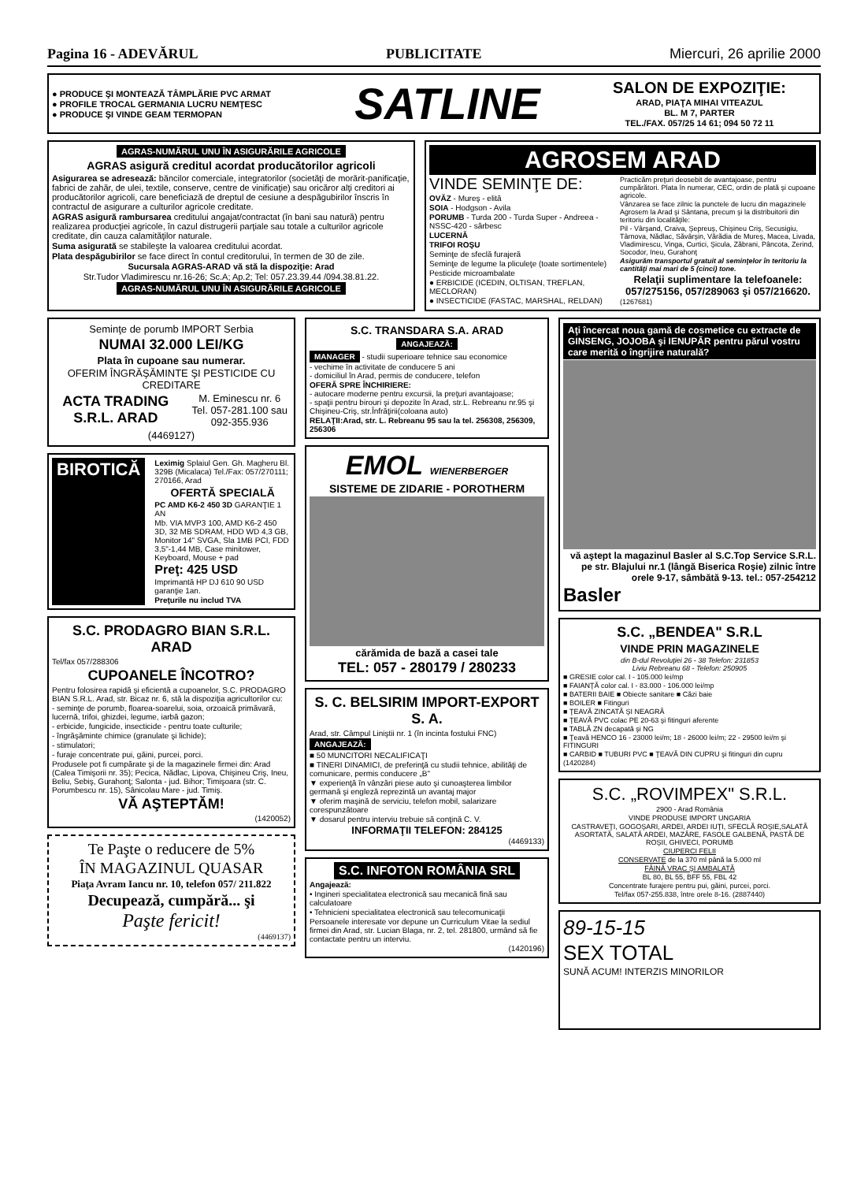Pagina 16 - ADEVĂRUL PUBLICITATE Miercuri, 26 aprilie 2000
● PRODUCE ŞI MONTEAZĂ TÂMPLĂRIE PVC ARMAT
● PROFILE TROCAL GERMANIA LUCRU NEMŢESC
● PRODUCE ŞI VINDE GEAM TERMOPAN
SATLINE
SALON DE EXPOZIŢIE:
ARAD, PIAŢA MIHAI VITEAZUL
BL. M 7, PARTER
TEL./FAX. 057/25 14 61; 094 50 72 11
AGRAS-NUMĂRUL UNU ÎN ASIGURĂRILE AGRICOLE
AGRAS asigură creditul acordat producătorilor agricoli
Asigurarea se adresează: băncilor comerciale, integratorilor (societăţi de morărit-panificaţie, fabrici de zahăr, de ulei, textile, conserve, centre de vinificaţie) sau oricăror alţi creditori ai producătorilor agricoli, care beneficiază de dreptul de cesiune a despăgubirilor înscris în contractul de asigurare a culturilor agricole creditate.
AGRAS asigură rambursarea creditului angajat/contractat (în bani sau natură) pentru realizarea producţiei agricole, în cazul distrugerii parţiale sau totale a culturilor agricole creditate, din cauza calamităţilor naturale.
Suma asigurată se stabileşte la valoarea creditului acordat.
Plata despăgubirilor se face direct în contul creditorului, în termen de 30 de zile.
Sucursala AGRAS-ARAD vă stă la dispoziţie: Arad
Str.Tudor Vladimirescu nr.16-26; Sc.A; Ap.2; Tel: 057.23.39.44 /094.38.81.22.
AGRAS-NUMĂRUL UNU ÎN ASIGURĂRILE AGRICOLE
AGROSEM ARAD
VINDE SEMINŢE DE:
OVĂZ - Mureş - elită
SOIA - Hodgson - Avila
PORUMB - Turda 200 - Turda Super - Andreea - NSSC-420 - sârbesc
LUCERNĂ
TRIFOI ROŞU
Seminţe de sfeclă furajeră
Seminţe de legume la pliculeţe (toate sortimentele)
Pesticide microambalate
● ERBICIDE (ICEDIN, OLTISAN, TREFLAN, MECLORAN)
● INSECTICIDE (FASTAC, MARSHAL, RELDAN)
Practicăm preţuri deosebit de avantajoase, pentru cumpărători. Plata în numerar, CEC, ordin de plată şi cupoane agricole.
Vânzarea se face zilnic la punctele de lucru din magazinele Agrosem la Arad şi Sântana, precum şi la distribuitorii din teritoriu din localităţile:
Pil - Vârşand, Craiva, Şepreuş, Chişineu Criş, Secusigiu, Târnova, Nădlac, Săvârşin, Vărădia de Mureş, Macea, Livada, Vladimirescu, Vinga, Curtici, Şicula, Zăbrani, Pâncota, Zerind, Socodor, Ineu, Gurahonţ
Asigurăm transportul gratuit al seminţelor în teritoriu la cantităţi mai mari de 5 (cinci) tone.
Relaţii suplimentare la telefoanele: 057/275156, 057/289063 şi 057/216620.
(1267681)
Seminţe de porumb IMPORT Serbia
NUMAI 32.000 LEI/KG
Plata în cupoane sau numerar.
OFERIM ÎNGRĂŞĂMINTE ŞI PESTICIDE CU CREDITARE
ACTA TRADING S.R.L. ARAD
M. Eminescu nr. 6
Tel. 057-281.100 sau 092-355.936
(4469127)
BIROTICĂ
Leximig Splaiul Gen. Gh. Magheru Bl. 329B (Micalaca) Tel./Fax: 057/270111; 270166, Arad
OFERTĂ SPECIALĂ
PC AMD K6-2 450 3D GARANŢIE 1 AN
Mb. VIA MVP3 100, AMD K6-2 450 3D, 32 MB SDRAM, HDD WD 4,3 GB, Monitor 14" SVGA, Sla 1MB PCI, FDD 3,5"-1,44 MB, Case minitower, Keyboard, Mouse + pad
Preţ: 425 USD
Imprimantă HP DJ 610 90 USD garanţie 1an.
Preţurile nu includ TVA
S.C. PRODAGRO BIAN S.R.L. ARAD
Tel/fax 057/288306
CUPOANELE ÎNCOTRO?
Pentru folosirea rapidă şi eficientă a cupoanelor, S.C. PRODAGRO BIAN S.R.L. Arad, str. Bicaz nr. 6, stă la dispoziţia agricultorilor cu:
- seminţe de porumb, floarea-soarelui, soia, orzoaică primăvară, lucernă, trifoi, ghizdei, legume, iarbă gazon;
- erbicide, fungicide, insecticide - pentru toate culturile;
- îngrăşăminte chimice (granulate şi lichide);
- stimulatori;
- furaje concentrate pui, găini, purcei, porci.
Produsele pot fi cumpărate şi de la magazinele firmei din: Arad (Calea Timişorii nr. 35); Pecica, Nădlac, Lipova, Chişineu Criş, Ineu, Beliu, Sebiş, Gurahonţ; Salonta - jud. Bihor; Timişoara (str. C. Porumbescu nr. 15), Sânicolau Mare - jud. Timiş.
VĂ AŞTEPTĂM!
(1420052)
Te Paşte o reducere de 5%
ÎN MAGAZINUL QUASAR
Piaţa Avram Iancu nr. 10, telefon 057/ 211.822
Decupează, cumpără... şi
Paşte fericit!
(4469137)
S.C. TRANSDARA S.A. ARAD
ANGAJEAZĂ:
MANAGER - studii superioare tehnice sau economice
- vechime în activitate de conducere 5 ani
- domiciliul în Arad, permis de conducere, telefon
OFERĂ SPRE ÎNCHIRIERE:
- autocare moderne pentru excursii, la preţuri avantajoase;
- spaţii pentru birouri şi depozite în Arad, str.L. Rebreanu nr.95 şi Chişineu-Criş, str.Înfrăţirii(coloana auto)
RELAŢII:Arad, str. L. Rebreanu 95 sau la tel. 256308, 256309, 256306
EMOL WIENERBERGER
SISTEME DE ZIDARIE - POROTHERM
cărămida de bază a casei tale
TEL: 057 - 280179 / 280233
S. C. BELSIRIM IMPORT-EXPORT S. A.
Arad, str. Câmpul Liniştii nr. 1 (în incinta fostului FNC)
ANGAJEAZĂ:
■ 50 MUNCITORI NECALIFICAŢI
■ TINERI DINAMICI, de preferinţă cu studii tehnice, abilităţi de comunicare, permis conducere „B"
▼ experienţă în vânzări piese auto şi cunoaşterea limbilor germană şi engleză reprezintă un avantaj major
▼ oferim maşină de serviciu, telefon mobil, salarizare corespunzătoare
▼ dosarul pentru interviu trebuie să conţină C. V.
INFORMAŢII TELEFON: 284125
(4469133)
S.C. INFOTON ROMÂNIA SRL
Angajează:
• Ingineri specialitatea electronică sau mecanică fină sau calculatoare
• Tehnicieni specialitatea electronică sau telecomunicaţii
Persoanele interesate vor depune un Curriculum Vitae la sediul firmei din Arad, str. Lucian Blaga, nr. 2, tel. 281800, urmând să fie contactate pentru un interviu.
(1420196)
Aţi încercat noua gamă de cosmetice cu extracte de GINSENG, JOJOBA şi IENUPĂR pentru părul vostru care merită o îngrijire naturală?
vă aştept la magazinul Basler al S.C.Top Service S.R.L. pe str. Blajului nr.1 (lângă Biserica Roşie) zilnic între orele 9-17, sâmbătă 9-13. tel.: 057-254212
Basler
S.C. „BENDEA" S.R.L
VINDE PRIN MAGAZINELE
din B-dul Revoluţiei 26 - 38 Telefon: 231853
Liviu Rebreanu 68 - Telefon: 250905
■ GRESIE color cal. I - 105.000 lei/mp
■ FAIANŢĂ color cal. I - 83.000 - 106.000 lei/mp
■ BATERII BAIE ■ Obiecte sanitare ■ Căzi baie
■ BOILER ■ Fitinguri
■ ŢEAVĂ ZINCATĂ ŞI NEAGRĂ
■ ŢEAVĂ PVC colac PE 20-63 şi fitinguri aferente
■ TABLĂ ZN decapată şi NG
■ Ţeavă HENCO 16 - 23000 lei/m; 18 - 26000 lei/m; 22 - 29500 lei/m şi FITINGURI
■ CARBID ■ TUBURI PVC ■ ŢEAVĂ DIN CUPRU şi fitinguri din cupru
(1420284)
S.C. „ROVIMPEX" S.R.L.
2900 - Arad România
VINDE PRODUSE IMPORT UNGARIA
CASTRAVEŢI, GOGOŞARI, ARDEI, ARDEI IUŢI, SFECLĂ ROŞIE,SALATĂ ASORTATĂ, SALATĂ ARDEI, MAZĂRE, FASOLE GALBENĂ, PASTĂ DE ROŞII, GHIVECI, PORUMB
CIUPERCI FELII
CONSERVATE de la 370 ml până la 5.000 ml
FĂINĂ VRAC ŞI AMBALATĂ
BL 80, BL 55, BFF 55, FBL 42
Concentrate furajere pentru pui, găini, purcei, porci.
Tel/fax 057-255.838, între orele 8-16. (2887440)
89-15-15
SEX TOTAL
SUNĂ ACUM! INTERZIS MINORILOR